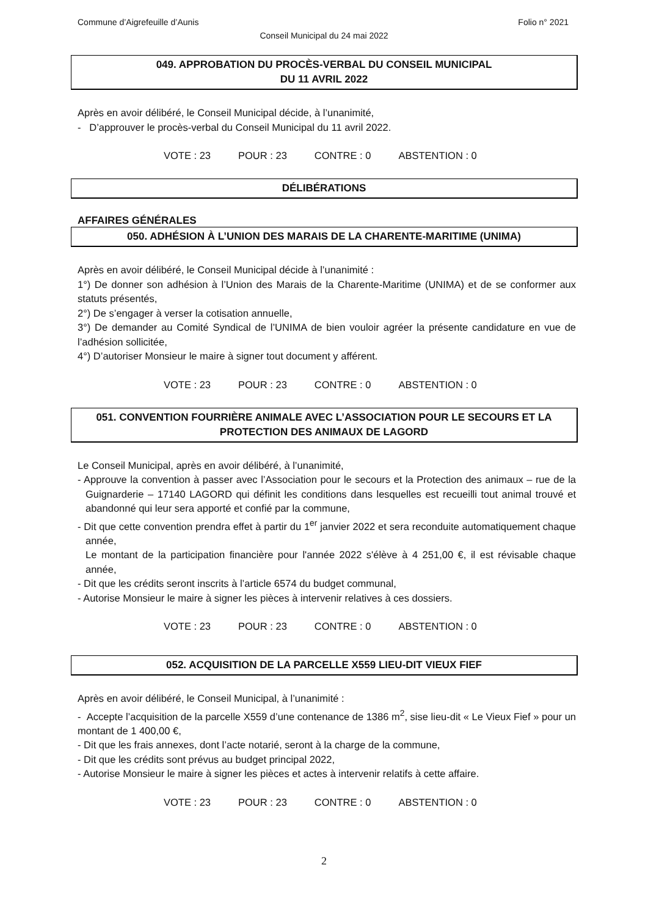Commune d’Aigrefeuille d’Aunis Folio n° 2021
Conseil Municipal du 24 mai 2022
049. APPROBATION DU PROCÈS-VERBAL DU CONSEIL MUNICIPAL
DU 11 AVRIL 2022
Après en avoir délibéré, le Conseil Municipal décide, à l’unanimité,
- D’approuver le procès-verbal du Conseil Municipal du 11 avril 2022.
VOTE : 23 POUR : 23 CONTRE : 0 ABSTENTION : 0
DÉLIBÉRATIONS
AFFAIRES GÉNÉRALES
050. ADHÉSION À L’UNION DES MARAIS DE LA CHARENTE-MARITIME (UNIMA)
Après en avoir délibéré, le Conseil Municipal décide à l’unanimité :
1°) De donner son adhésion à l’Union des Marais de la Charente-Maritime (UNIMA) et de se conformer aux statuts présentés,
2°) De s’engager à verser la cotisation annuelle,
3°) De demander au Comité Syndical de l’UNIMA de bien vouloir agréer la présente candidature en vue de l’adhésion sollicitée,
4°) D’autoriser Monsieur le maire à signer tout document y afférent.
VOTE : 23 POUR : 23 CONTRE : 0 ABSTENTION : 0
051. CONVENTION FOURRIÈRE ANIMALE AVEC L’ASSOCIATION POUR LE SECOURS ET LA PROTECTION DES ANIMAUX DE LAGORD
Le Conseil Municipal, après en avoir délibéré, à l’unanimité,
- Approuve la convention à passer avec l’Association pour le secours et la Protection des animaux – rue de la Guignarderie – 17140 LAGORD qui définit les conditions dans lesquelles est recueilli tout animal trouvé et abandonné qui leur sera apporté et confié par la commune,
- Dit que cette convention prendra effet à partir du 1<sup>er</sup> janvier 2022 et sera reconduite automatiquement chaque année,
Le montant de la participation financière pour l'année 2022 s'élève à 4 251,00 €, il est révisable chaque année,
- Dit que les crédits seront inscrits à l’article 6574 du budget communal,
- Autorise Monsieur le maire à signer les pièces à intervenir relatives à ces dossiers.
VOTE : 23 POUR : 23 CONTRE : 0 ABSTENTION : 0
052. ACQUISITION DE LA PARCELLE X559 LIEU-DIT VIEUX FIEF
Après en avoir délibéré, le Conseil Municipal, à l’unanimité :
- Accepte l’acquisition de la parcelle X559 d’une contenance de 1386 m<sup>2</sup>, sise lieu-dit « Le Vieux Fief » pour un montant de 1 400,00 €,
- Dit que les frais annexes, dont l’acte notarié, seront à la charge de la commune,
- Dit que les crédits sont prévus au budget principal 2022,
- Autorise Monsieur le maire à signer les pièces et actes à intervenir relatifs à cette affaire.
VOTE : 23 POUR : 23 CONTRE : 0 ABSTENTION : 0
2